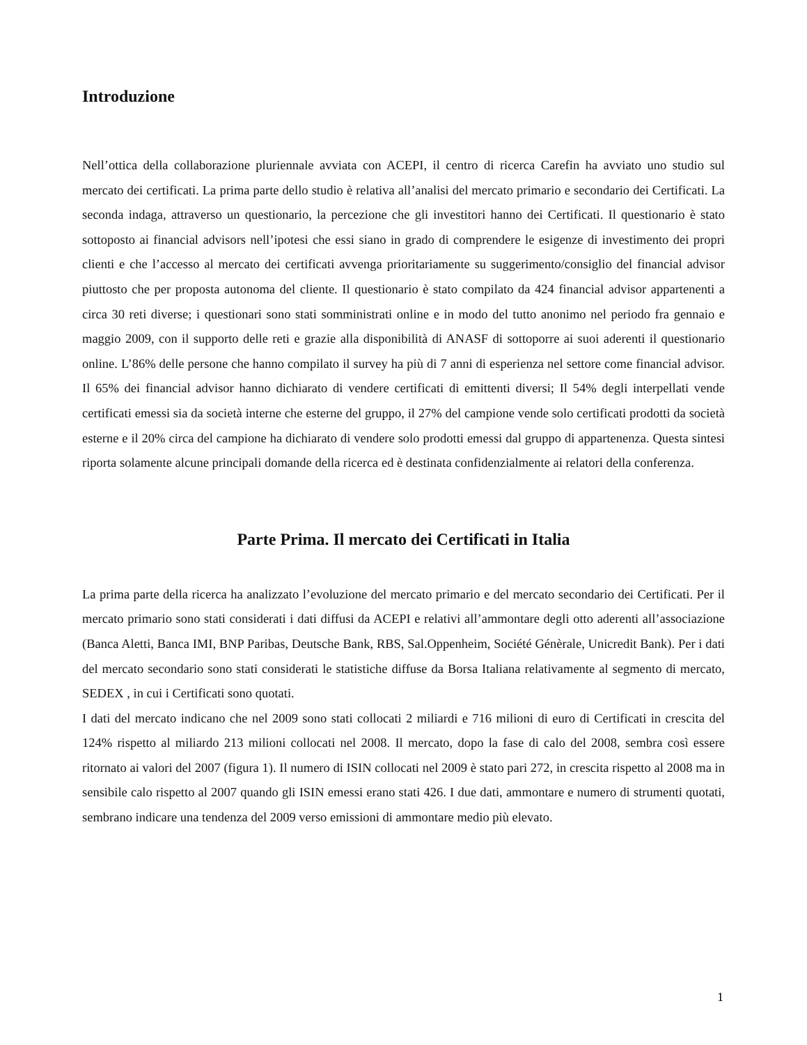Introduzione
Nell’ottica della collaborazione pluriennale avviata con ACEPI, il centro di ricerca Carefin ha avviato uno studio sul mercato dei certificati. La prima parte dello studio è relativa all’analisi del mercato primario e secondario dei Certificati. La seconda indaga, attraverso un questionario, la percezione che gli investitori hanno dei Certificati. Il questionario è stato sottoposto ai financial advisors nell’ipotesi che essi siano in grado di comprendere le esigenze di investimento dei propri clienti e che l’accesso al mercato dei certificati avvenga prioritariamente su suggerimento/consiglio del financial advisor piuttosto che per proposta autonoma del cliente. Il questionario è stato compilato da 424 financial advisor appartenenti a circa 30 reti diverse; i questionari sono stati somministrati online e in modo del tutto anonimo nel periodo fra gennaio e maggio 2009, con il supporto delle reti e grazie alla disponibilità di ANASF di sottoporre ai suoi aderenti il questionario online. L’86% delle persone che hanno compilato il survey ha più di 7 anni di esperienza nel settore come financial advisor. Il 65% dei financial advisor hanno dichiarato di vendere certificati di emittenti diversi; Il 54% degli interpellati vende certificati emessi sia da società interne che esterne del gruppo, il 27% del campione vende solo certificati prodotti da società esterne e il 20% circa del campione ha dichiarato di vendere solo prodotti emessi dal gruppo di appartenenza. Questa sintesi riporta solamente alcune principali domande della ricerca ed è destinata confidenzialmente ai relatori della conferenza.
Parte Prima. Il mercato dei Certificati in Italia
La prima parte della ricerca ha analizzato l’evoluzione del mercato primario e del mercato secondario dei Certificati. Per il mercato primario sono stati considerati i dati diffusi da ACEPI e relativi all’ammontare degli otto aderenti all’associazione (Banca Aletti, Banca IMI, BNP Paribas, Deutsche Bank, RBS, Sal.Oppenheim, Société Génèrale, Unicredit Bank). Per i dati del mercato secondario sono stati considerati le statistiche diffuse da Borsa Italiana relativamente al segmento di mercato, SEDEX , in cui i Certificati sono quotati.
I dati del mercato indicano che nel 2009 sono stati collocati 2 miliardi e 716 milioni di euro di Certificati in crescita del 124% rispetto al miliardo 213 milioni collocati nel 2008. Il mercato, dopo la fase di calo del 2008, sembra così essere ritornato ai valori del 2007 (figura 1). Il numero di ISIN collocati nel 2009 è stato pari 272, in crescita rispetto al 2008 ma in sensibile calo rispetto al 2007 quando gli ISIN emessi erano stati 426. I due dati, ammontare e numero di strumenti quotati, sembrano indicare una tendenza del 2009 verso emissioni di ammontare medio più elevato.
1